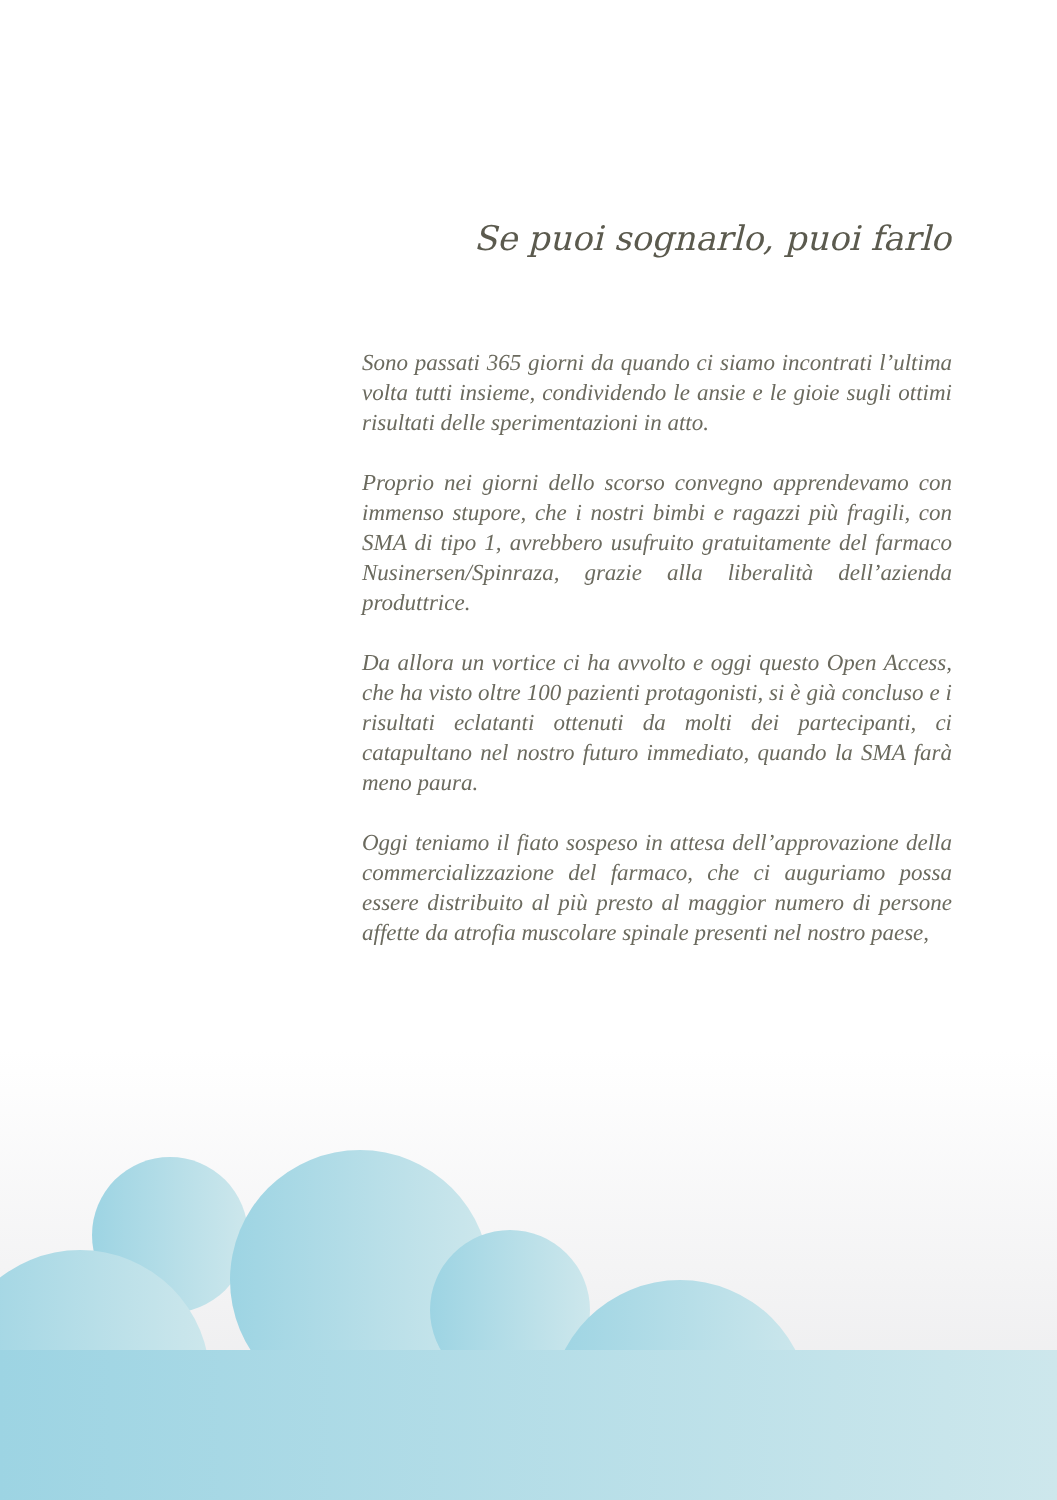Se puoi sognarlo, puoi farlo
Sono passati 365 giorni da quando ci siamo incontrati l’ultima volta tutti insieme, condividendo le ansie e le gioie sugli ottimi risultati delle sperimentazioni in atto.
Proprio nei giorni dello scorso convegno apprendevamo con immenso stupore, che i nostri bimbi e ragazzi più fragili, con SMA di tipo 1, avrebbero usufruito gratuitamente del farmaco Nusinersen/Spinraza, grazie alla liberalità dell’azienda produttrice.
Da allora un vortice ci ha avvolto e oggi questo Open Access, che ha visto oltre 100 pazienti protagonisti, si è già concluso e i risultati eclatanti ottenuti da molti dei partecipanti, ci catapultano nel nostro futuro immediato, quando la SMA farà meno paura.
Oggi teniamo il fiato sospeso in attesa dell’approvazione della commercializzazione del farmaco, che ci auguriamo possa essere distribuito al più presto al maggior numero di persone affette da atrofia muscolare spinale presenti nel nostro paese,